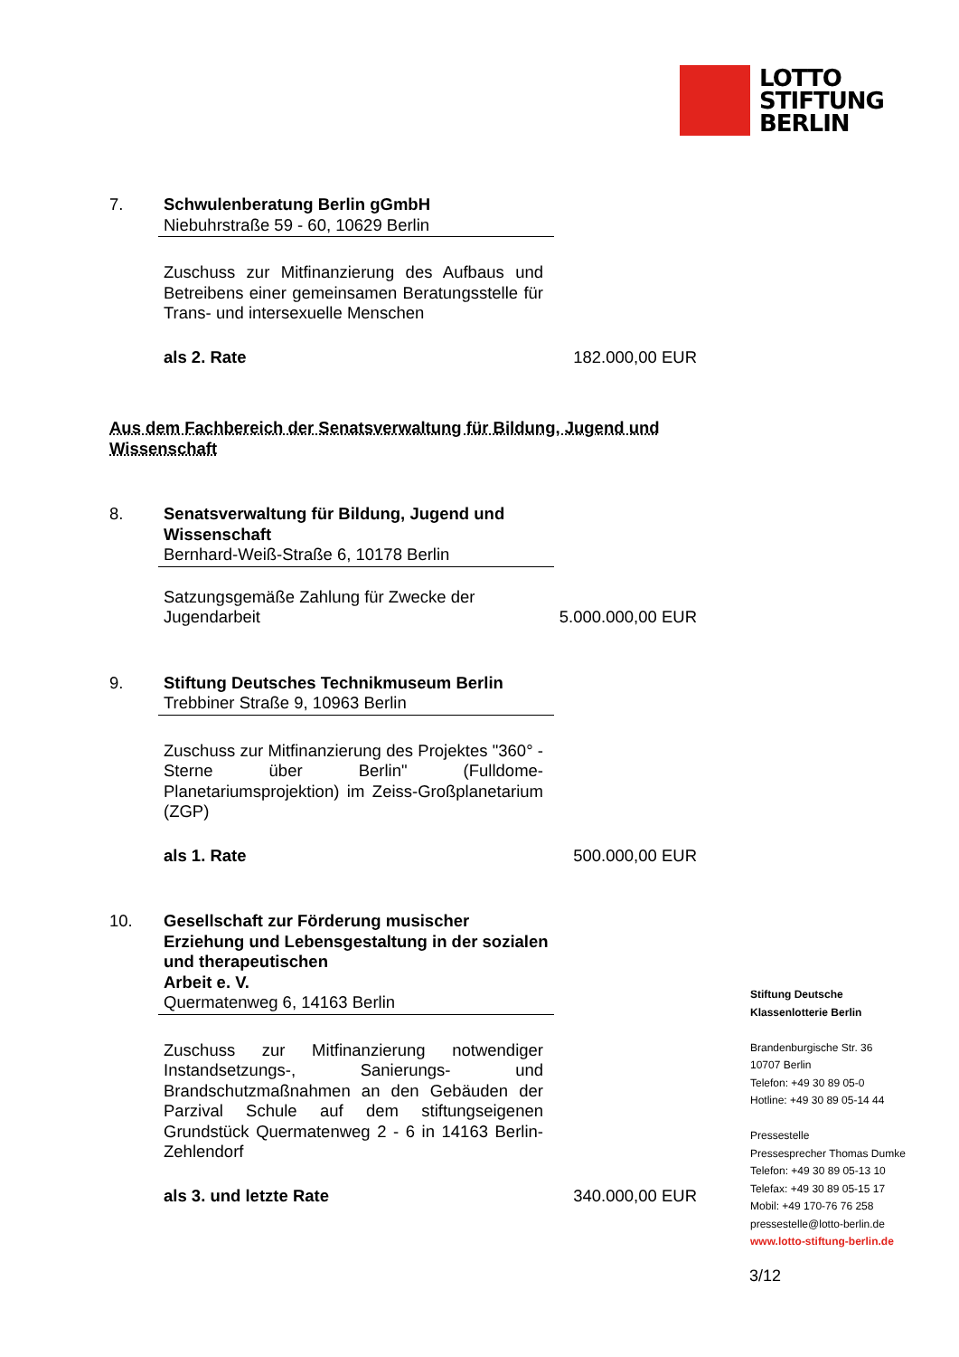LOTTO
STIFTUNG
BERLIN
7. Schwulenberatung Berlin gGmbH
Niebuhrstraße 59 - 60, 10629 Berlin
Zuschuss zur Mitfinanzierung des Aufbaus und Betreibens einer gemeinsamen Beratungsstelle für Trans- und intersexuelle Menschen
als 2. Rate 182.000,00 EUR
Aus dem Fachbereich der Senatsverwaltung für Bildung, Jugend und Wissenschaft
8. Senatsverwaltung für Bildung, Jugend und Wissenschaft
Bernhard-Weiß-Straße 6, 10178 Berlin
Satzungsgemäße Zahlung für Zwecke der
Jugendarbeit 5.000.000,00 EUR
9. Stiftung Deutsches Technikmuseum Berlin
Trebbiner Straße 9, 10963 Berlin
Zuschuss zur Mitfinanzierung des Projektes "360° - Sterne über Berlin" (Fulldome-Planetariumsprojektion) im Zeiss-Großplanetarium (ZGP)
als 1. Rate 500.000,00 EUR
10. Gesellschaft zur Förderung musischer Erziehung und Lebensgestaltung in der sozialen und therapeutischen
Arbeit e. V.
Quermatenweg 6, 14163 Berlin
Zuschuss zur Mitfinanzierung notwendiger Instandsetzungs-, Sanierungs- und Brandschutzmaßnahmen an den Gebäuden der Parzival Schule auf dem stiftungseigenen Grundstück Quermatenweg 2 - 6 in 14163 Berlin-Zehlendorf
als 3. und letzte Rate 340.000,00 EUR
Stiftung Deutsche
Klassenlotterie Berlin
Brandenburgische Str. 36
10707 Berlin
Telefon: +49 30 89 05-0
Hotline: +49 30 89 05-14 44
Pressestelle
Pressesprecher Thomas Dumke
Telefon: +49 30 89 05-13 10
Telefax: +49 30 89 05-15 17
Mobil: +49 170-76 76 258
pressestelle@lotto-berlin.de
www.lotto-stiftung-berlin.de
3/12